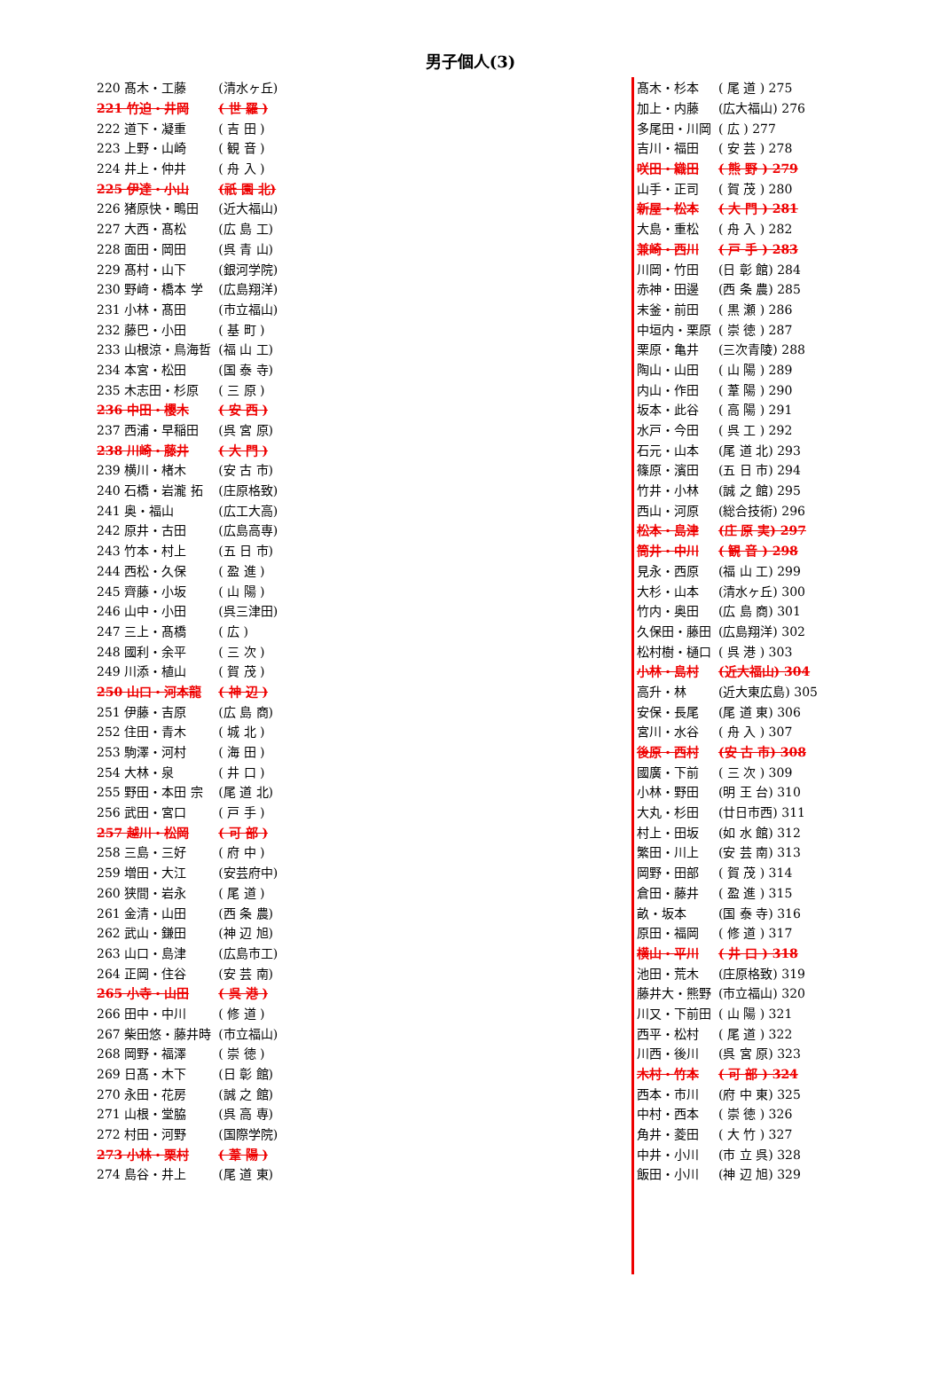男子個人(3)
| 220 髙木・工藤 | (清水ヶ丘) |
| 221 竹迫・井岡 | ( 世 羅 ) |
| 222 道下・凝重 | ( 吉 田 ) |
| 223 上野・山崎 | ( 観 音 ) |
| 224 井上・仲井 | ( 舟 入 ) |
| 225 伊達・小山 | (祇 園 北) |
| 226 猪原快・鴫田 | (近大福山) |
| 227 大西・髙松 | (広 島 工) |
| 228 面田・岡田 | (呉 青 山) |
| 229 髙村・山下 | (銀河学院) |
| 230 野﨑・橋本 学 | (広島翔洋) |
| 231 小林・髙田 | (市立福山) |
| 232 藤巴・小田 | ( 基 町 ) |
| 233 山根涼・鳥海哲 | (福 山 工) |
| 234 本宮・松田 | (国 泰 寺) |
| 235 木志田・杉原 | ( 三 原 ) |
| 236 中田・櫻木 | ( 安 西 ) |
| 237 西浦・早稲田 | (呉 宮 原) |
| 238 川崎・藤井 | ( 大 門 ) |
| 239 横川・楮木 | (安 古 市) |
| 240 石橋・岩瀧 拓 | (庄原格致) |
| 241 奥・福山 | (広工大高) |
| 242 原井・古田 | (広島高専) |
| 243 竹本・村上 | (五 日 市) |
| 244 西松・久保 | ( 盈 進 ) |
| 245 齊藤・小坂 | ( 山 陽 ) |
| 246 山中・小田 | (呉三津田) |
| 247 三上・髙橋 | ( 広 ) |
| 248 國利・余平 | ( 三 次 ) |
| 249 川添・植山 | ( 賀 茂 ) |
| 250 山口・河本龍 | ( 神 辺 ) |
| 251 伊藤・吉原 | (広 島 商) |
| 252 住田・青木 | ( 城 北 ) |
| 253 駒澤・河村 | ( 海 田 ) |
| 254 大林・泉 | ( 井 口 ) |
| 255 野田・本田 宗 | (尾 道 北) |
| 256 武田・宮口 | ( 戸 手 ) |
| 257 越川・松岡 | ( 可 部 ) |
| 258 三島・三好 | ( 府 中 ) |
| 259 増田・大江 | (安芸府中) |
| 260 狭間・岩永 | ( 尾 道 ) |
| 261 金清・山田 | (西 条 農) |
| 262 武山・鎌田 | (神 辺 旭) |
| 263 山口・島津 | (広島市工) |
| 264 正岡・住谷 | (安 芸 南) |
| 265 小寺・山田 | ( 呉 港 ) |
| 266 田中・中川 | ( 修 道 ) |
| 267 柴田悠・藤井時 | (市立福山) |
| 268 岡野・福澤 | ( 崇 徳 ) |
| 269 日髙・木下 | (日 彰 館) |
| 270 永田・花房 | (誠 之 館) |
| 271 山根・堂脇 | (呉 高 専) |
| 272 村田・河野 | (国際学院) |
| 273 小林・栗村 | ( 葦 陽 ) |
| 274 島谷・井上 | (尾 道 東) |
| 髙木・杉本 | ( 尾 道 ) 275 |
| 加上・内藤 | (広大福山) 276 |
| 多尾田・川岡 | ( 広 ) 277 |
| 吉川・福田 | ( 安 芸 ) 278 |
| 咲田・織田 | ( 熊 野 ) 279 |
| 山手・正司 | ( 賀 茂 ) 280 |
| 新屋・松本 | ( 大 門 ) 281 |
| 大島・重松 | ( 舟 入 ) 282 |
| 兼崎・西川 | ( 戸 手 ) 283 |
| 川岡・竹田 | (日 彰 館) 284 |
| 赤神・田邊 | (西 条 農) 285 |
| 末釜・前田 | ( 黒 瀬 ) 286 |
| 中垣内・栗原 | ( 崇 徳 ) 287 |
| 栗原・亀井 | (三次青陵) 288 |
| 陶山・山田 | ( 山 陽 ) 289 |
| 内山・作田 | ( 葦 陽 ) 290 |
| 坂本・此谷 | ( 高 陽 ) 291 |
| 水戸・今田 | ( 呉 工 ) 292 |
| 石元・山本 | (尾 道 北) 293 |
| 篠原・濱田 | (五 日 市) 294 |
| 竹井・小林 | (誠 之 館) 295 |
| 西山・河原 | (総合技術) 296 |
| 松本・島津 | (庄 原 実) 297 |
| 筒井・中川 | ( 観 音 ) 298 |
| 見永・西原 | (福 山 工) 299 |
| 大杉・山本 | (清水ヶ丘) 300 |
| 竹内・奥田 | (広 島 商) 301 |
| 久保田・藤田 | (広島翔洋) 302 |
| 松村樹・樋口 | ( 呉 港 ) 303 |
| 小林・島村 | (近大福山) 304 |
| 高升・林 | (近大東広島) 305 |
| 安保・長尾 | (尾 道 東) 306 |
| 宮川・水谷 | ( 舟 入 ) 307 |
| 後原・西村 | (安 古 市) 308 |
| 國廣・下前 | ( 三 次 ) 309 |
| 小林・野田 | (明 王 台) 310 |
| 大丸・杉田 | (廿日市西) 311 |
| 村上・田坂 | (如 水 館) 312 |
| 繁田・川上 | (安 芸 南) 313 |
| 岡野・田部 | ( 賀 茂 ) 314 |
| 倉田・藤井 | ( 盈 進 ) 315 |
| 畝・坂本 | (国 泰 寺) 316 |
| 原田・福岡 | ( 修 道 ) 317 |
| 横山・平川 | ( 井 口 ) 318 |
| 池田・荒木 | (庄原格致) 319 |
| 藤井大・熊野 | (市立福山) 320 |
| 川又・下前田 | ( 山 陽 ) 321 |
| 西平・松村 | ( 尾 道 ) 322 |
| 川西・後川 | (呉 宮 原) 323 |
| 木村・竹本 | ( 可 部 ) 324 |
| 西本・市川 | (府 中 東) 325 |
| 中村・西本 | ( 崇 徳 ) 326 |
| 角井・菱田 | ( 大 竹 ) 327 |
| 中井・小川 | (市 立 呉) 328 |
| 飯田・小川 | (神 辺 旭) 329 |